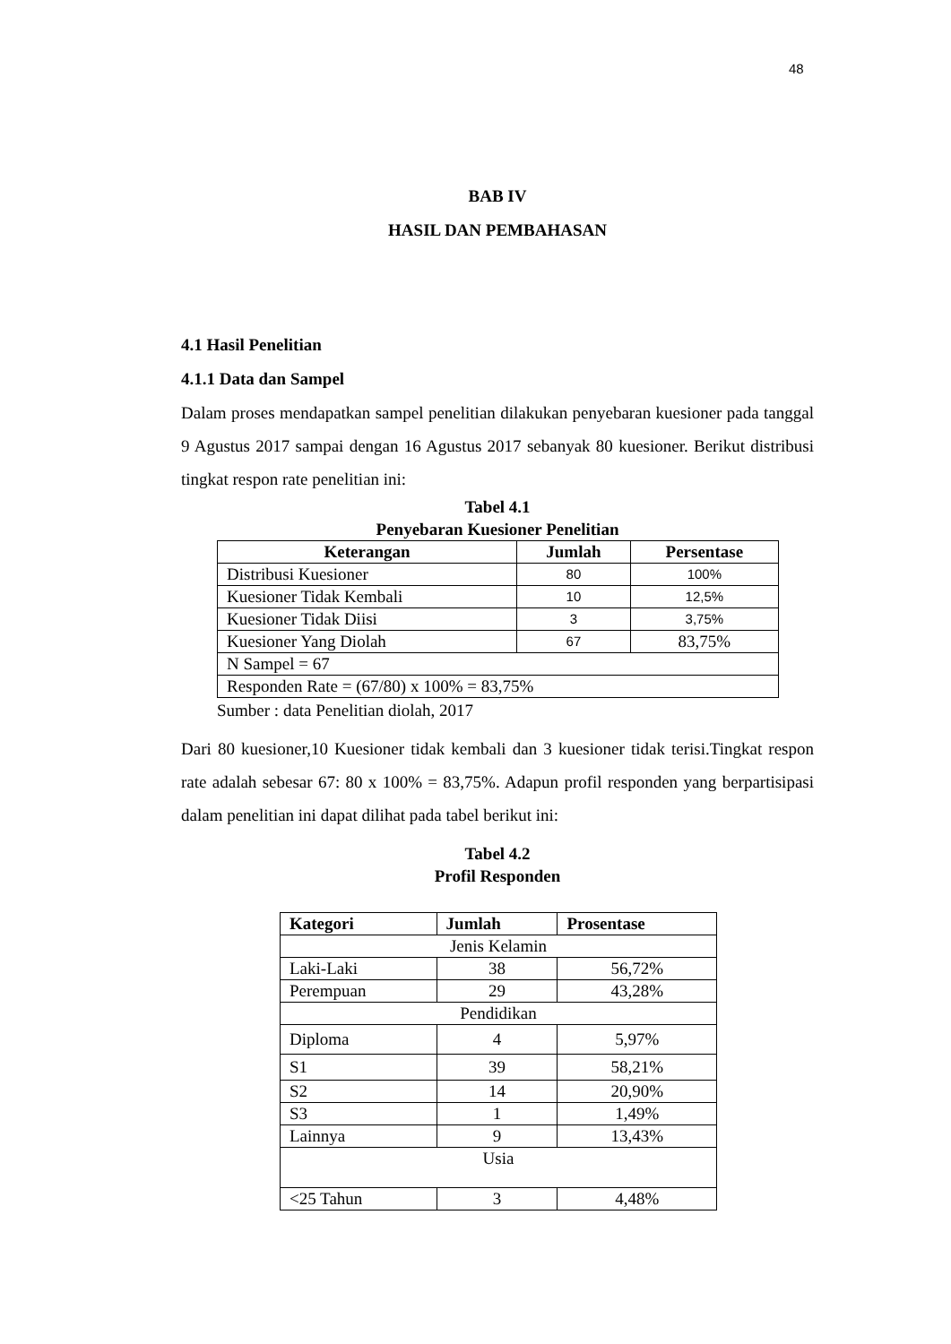48
BAB IV
HASIL DAN PEMBAHASAN
4.1 Hasil Penelitian
4.1.1 Data dan Sampel
Dalam proses mendapatkan sampel penelitian dilakukan penyebaran kuesioner pada tanggal 9 Agustus 2017 sampai dengan 16 Agustus 2017 sebanyak 80 kuesioner. Berikut distribusi tingkat respon rate penelitian ini:
Tabel 4.1
Penyebaran Kuesioner Penelitian
| Keterangan | Jumlah | Persentase |
| --- | --- | --- |
| Distribusi Kuesioner | 80 | 100% |
| Kuesioner Tidak Kembali | 10 | 12,5% |
| Kuesioner Tidak Diisi | 3 | 3,75% |
| Kuesioner Yang Diolah | 67 | 83,75% |
| N Sampel = 67 | | |
| Responden Rate = (67/80) x 100% = 83,75% | | |
Sumber : data Penelitian diolah, 2017
Dari 80 kuesioner,10 Kuesioner tidak kembali dan 3 kuesioner tidak terisi.Tingkat respon rate adalah sebesar 67: 80 x 100% = 83,75%. Adapun profil responden yang berpartisipasi dalam penelitian ini dapat dilihat pada tabel berikut ini:
Tabel 4.2
Profil Responden
| Kategori | Jumlah | Prosentase |
| --- | --- | --- |
| Jenis Kelamin | | |
| Laki-Laki | 38 | 56,72% |
| Perempuan | 29 | 43,28% |
| Pendidikan | | |
| Diploma | 4 | 5,97% |
| S1 | 39 | 58,21% |
| S2 | 14 | 20,90% |
| S3 | 1 | 1,49% |
| Lainnya | 9 | 13,43% |
| Usia | | |
| <25 Tahun | 3 | 4,48% |